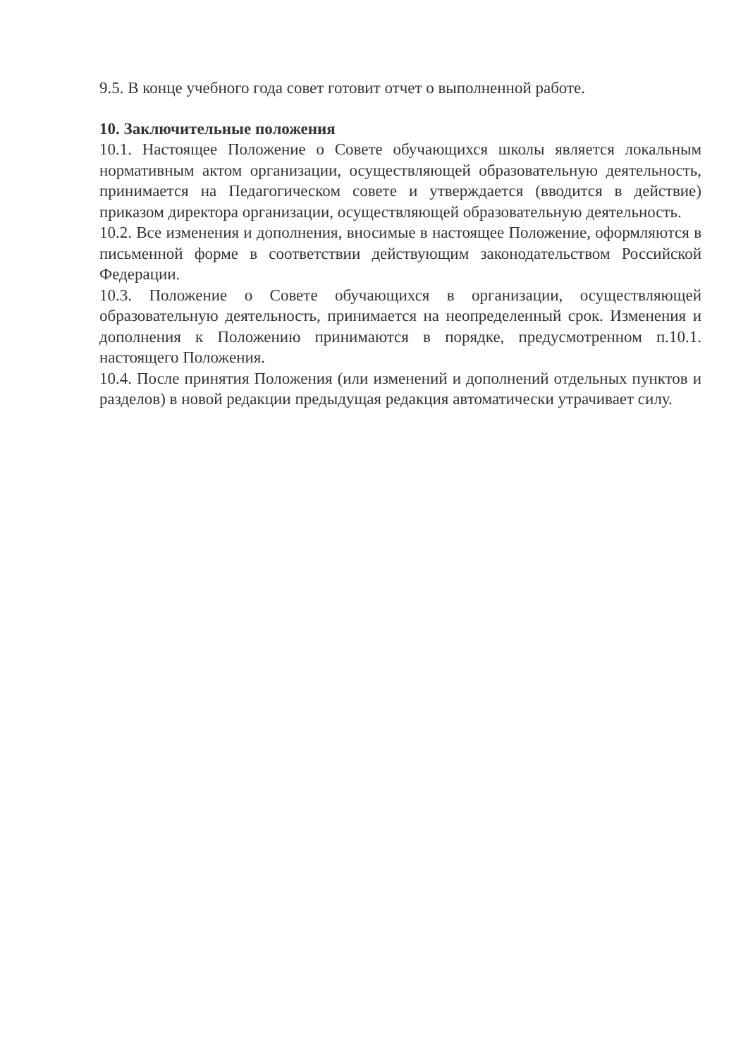9.5. В конце учебного года совет готовит отчет о выполненной работе.
10. Заключительные положения
10.1. Настоящее Положение о Совете обучающихся школы является локальным нормативным актом организации, осуществляющей образовательную деятельность, принимается на Педагогическом совете и утверждается (вводится в действие) приказом директора организации, осуществляющей образовательную деятельность.
10.2. Все изменения и дополнения, вносимые в настоящее Положение, оформляются в письменной форме в соответствии действующим законодательством Российской Федерации.
10.3. Положение о Совете обучающихся в организации, осуществляющей образовательную деятельность, принимается на неопределенный срок. Изменения и дополнения к Положению принимаются в порядке, предусмотренном п.10.1. настоящего Положения.
10.4. После принятия Положения (или изменений и дополнений отдельных пунктов и разделов) в новой редакции предыдущая редакция автоматически утрачивает силу.